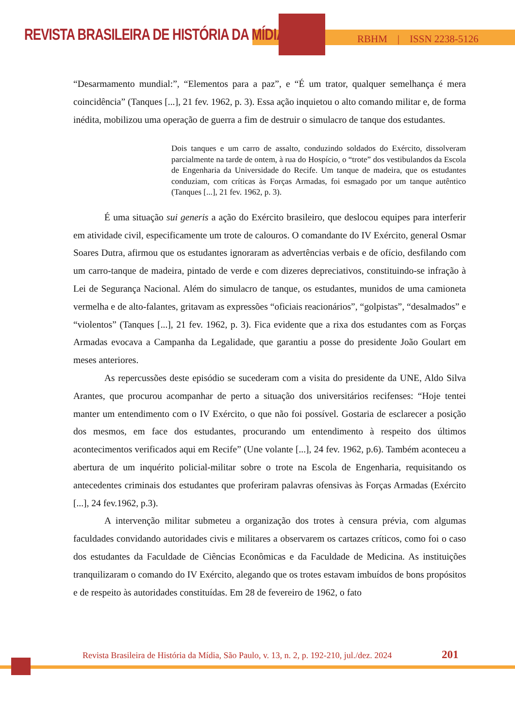REVISTA BRASILEIRA DE HISTÓRIA DA MÍDIA
RBHM | ISSN 2238-5126
“Desarmamento mundial:”, “Elementos para a paz”, e “É um trator, qualquer semelhança é mera coincidência” (Tanques [...], 21 fev. 1962, p. 3). Essa ação inquietou o alto comando militar e, de forma inédita, mobilizou uma operação de guerra a fim de destruir o simulacro de tanque dos estudantes.
Dois tanques e um carro de assalto, conduzindo soldados do Exército, dissolveram parcialmente na tarde de ontem, à rua do Hospício, o “trote” dos vestibulandos da Escola de Engenharia da Universidade do Recife. Um tanque de madeira, que os estudantes conduziam, com críticas às Forças Armadas, foi esmagado por um tanque autêntico (Tanques [...], 21 fev. 1962, p. 3).
É uma situação sui generis a ação do Exército brasileiro, que deslocou equipes para interferir em atividade civil, especificamente um trote de calouros. O comandante do IV Exército, general Osmar Soares Dutra, afirmou que os estudantes ignoraram as advertências verbais e de ofício, desfilando com um carro-tanque de madeira, pintado de verde e com dizeres depreciativos, constituindo-se infração à Lei de Segurança Nacional. Além do simulacro de tanque, os estudantes, munidos de uma camioneta vermelha e de alto-falantes, gritavam as expressões “oficiais reacionários”, “golpistas”, “desalmados” e “violentos” (Tanques [...], 21 fev. 1962, p. 3). Fica evidente que a rixa dos estudantes com as Forças Armadas evocava a Campanha da Legalidade, que garantiu a posse do presidente João Goulart em meses anteriores.
As repercussões deste episódio se sucederam com a visita do presidente da UNE, Aldo Silva Arantes, que procurou acompanhar de perto a situação dos universitários recifenses: “Hoje tentei manter um entendimento com o IV Exército, o que não foi possível. Gostaria de esclarecer a posição dos mesmos, em face dos estudantes, procurando um entendimento à respeito dos últimos acontecimentos verificados aqui em Recife” (Une volante [...], 24 fev. 1962, p.6). Também aconteceu a abertura de um inquérito policial-militar sobre o trote na Escola de Engenharia, requisitando os antecedentes criminais dos estudantes que proferiram palavras ofensivas às Forças Armadas (Exército [...], 24 fev.1962, p.3).
A intervenção militar submeteu a organização dos trotes à censura prévia, com algumas faculdades convidando autoridades civis e militares a observarem os cartazes críticos, como foi o caso dos estudantes da Faculdade de Ciências Econômicas e da Faculdade de Medicina. As instituições tranquilizaram o comando do IV Exército, alegando que os trotes estavam imbuídos de bons propósitos e de respeito às autoridades constituídas. Em 28 de fevereiro de 1962, o fato
Revista Brasileira de História da Mídia, São Paulo, v. 13, n. 2, p. 192-210, jul./dez. 2024
201